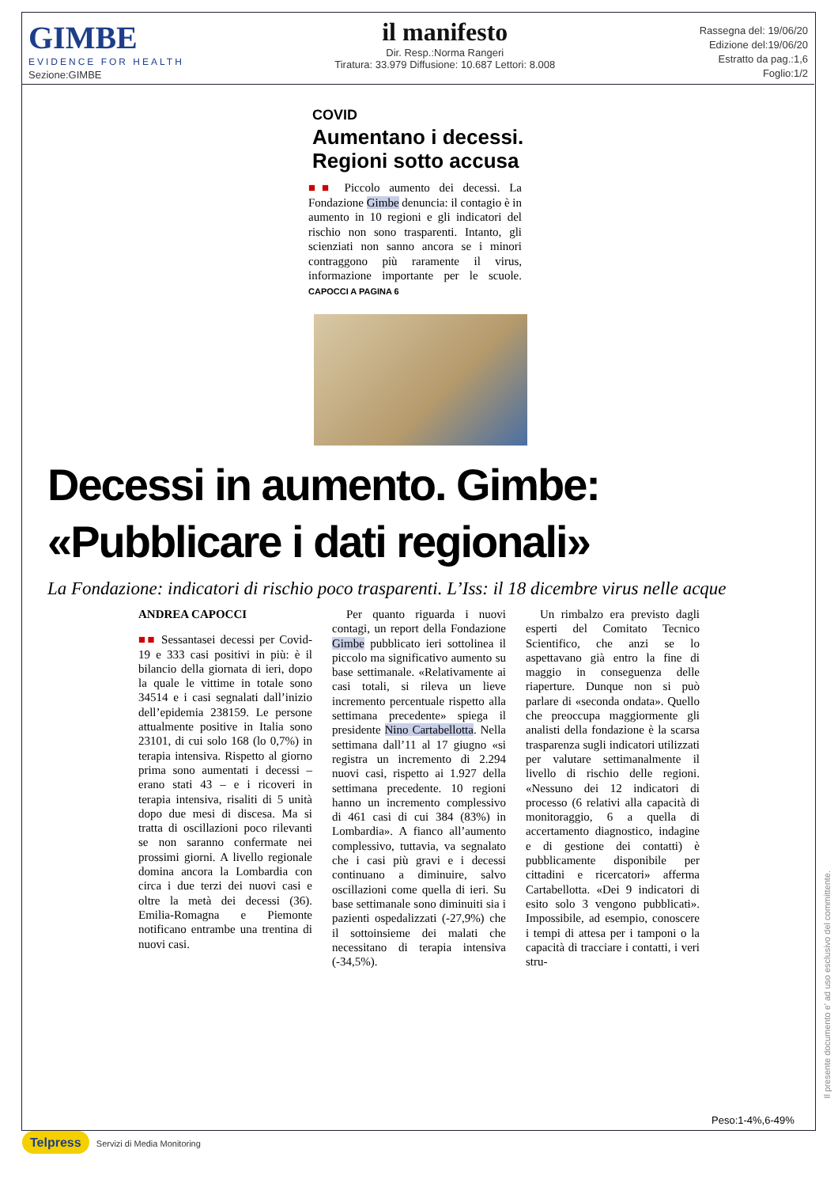GIMBE
EVIDENCE FOR HEALTH
Sezione:GIMBE
il manifesto
Dir. Resp.:Norma Rangeri
Tiratura: 33.979 Diffusione: 10.687 Lettori: 8.008
Rassegna del: 19/06/20
Edizione del:19/06/20
Estratto da pag.:1,6
Foglio:1/2
COVID
Aumentano i decessi. Regioni sotto accusa
■■ Piccolo aumento dei decessi. La Fondazione Gimbe denuncia: il contagio è in aumento in 10 regioni e gli indicatori del rischio non sono trasparenti. Intanto, gli scienziati non sanno ancora se i minori contraggono più raramente il virus, informazione importante per le scuole. CAPOCCI A PAGINA 6
Decessi in aumento. Gimbe: «Pubblicare i dati regionali»
La Fondazione: indicatori di rischio poco trasparenti. L’Iss: il 18 dicembre virus nelle acque
ANDREA CAPOCCI
■■ Sessantasei decessi per Covid-19 e 333 casi positivi in più: è il bilancio della giornata di ieri, dopo la quale le vittime in totale sono 34514 e i casi segnalati dall’inizio dell’epidemia 238159. Le persone attualmente positive in Italia sono 23101, di cui solo 168 (lo 0,7%) in terapia intensiva. Rispetto al giorno prima sono aumentati i decessi – erano stati 43 – e i ricoveri in terapia intensiva, risaliti di 5 unità dopo due mesi di discesa. Ma si tratta di oscillazioni poco rilevanti se non saranno confermate nei prossimi giorni. A livello regionale domina ancora la Lombardia con circa i due terzi dei nuovi casi e oltre la metà dei decessi (36). Emilia-Romagna e Piemonte notificano entrambe una trentina di nuovi casi.
Per quanto riguarda i nuovi contagi, un report della Fondazione Gimbe pubblicato ieri sottolinea il piccolo ma significativo aumento su base settimanale. «Relativamente ai casi totali, si rileva un lieve incremento percentuale rispetto alla settimana precedente» spiega il presidente Nino Cartabellotta. Nella settimana dall’11 al 17 giugno «si registra un incremento di 2.294 nuovi casi, rispetto ai 1.927 della settimana precedente. 10 regioni hanno un incremento complessivo di 461 casi di cui 384 (83%) in Lombardia». A fianco all’aumento complessivo, tuttavia, va segnalato che i casi più gravi e i decessi continuano a diminuire, salvo oscillazioni come quella di ieri. Su base settimanale sono diminuiti sia i pazienti ospedalizzati (-27,9%) che il sottoinsieme dei malati che necessitano di terapia intensiva (-34,5%).
Un rimbalzo era previsto dagli esperti del Comitato Tecnico Scientifico, che anzi se lo aspettavano già entro la fine di maggio in conseguenza delle riaperture. Dunque non si può parlare di «seconda ondata». Quello che preoccupa maggiormente gli analisti della fondazione è la scarsa trasparenza sugli indicatori utilizzati per valutare settimanalmente il livello di rischio delle regioni. «Nessuno dei 12 indicatori di processo (6 relativi alla capacità di monitoraggio, 6 a quella di accertamento diagnostico, indagine e di gestione dei contatti) è pubblicamente disponibile per cittadini e ricercatori» afferma Cartabellotta. «Dei 9 indicatori di esito solo 3 vengono pubblicati». Impossibile, ad esempio, conoscere i tempi di attesa per i tamponi o la capacità di tracciare i contatti, i veri stru-
Peso:1-4%,6-49%
Il presente documento e' ad uso esclusivo del committente.
Telpress Servizi di Media Monitoring